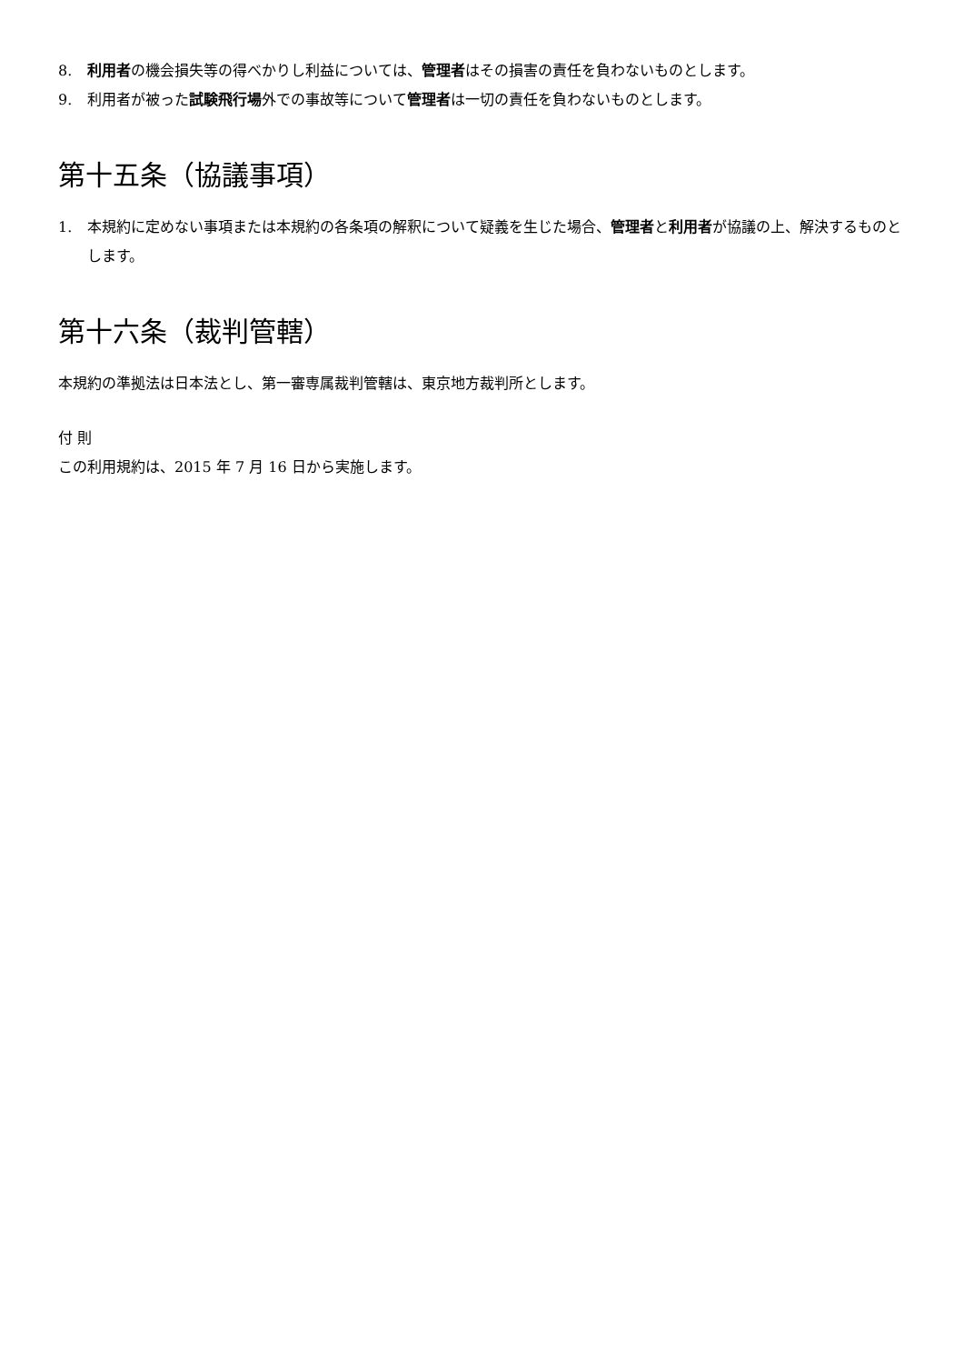8. 利用者の機会損失等の得べかりし利益については、管理者はその損害の責任を負わないものとします。
9. 利用者が被った試験飛行場外での事故等について管理者は一切の責任を負わないものとします。
第十五条（協議事項）
1. 本規約に定めない事項または本規約の各条項の解釈について疑義を生じた場合、管理者と利用者が協議の上、解決するものとします。
第十六条（裁判管轄）
本規約の準拠法は日本法とし、第一審専属裁判管轄は、東京地方裁判所とします。
付 則
この利用規約は、2015 年 7 月 16 日から実施します。